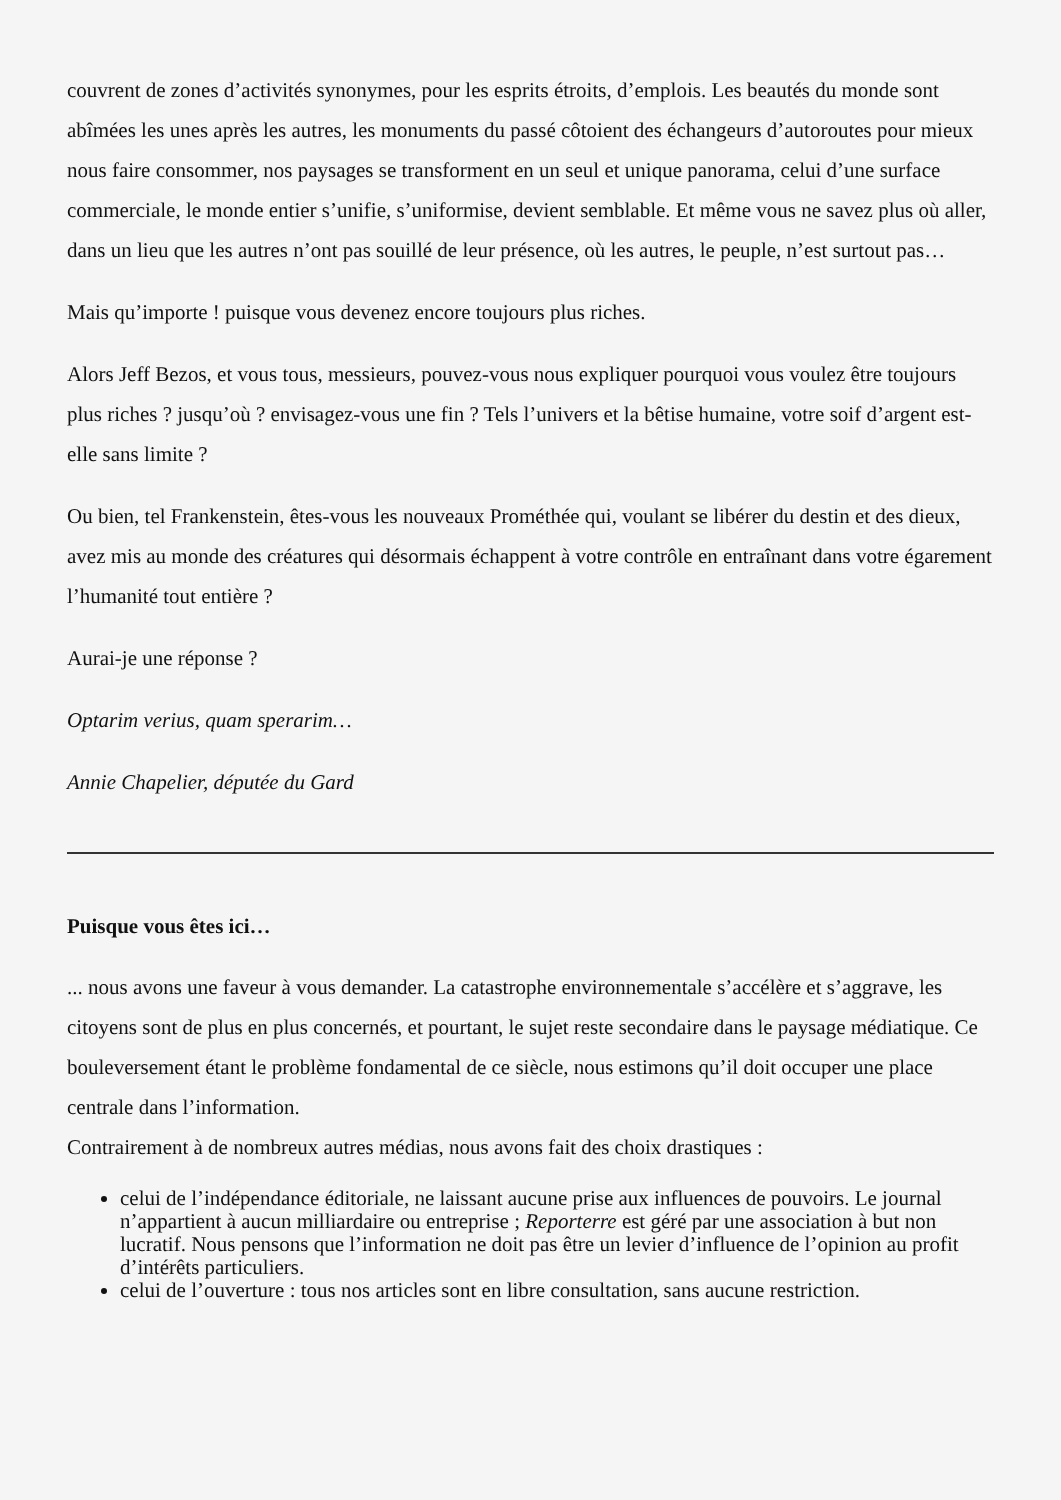couvrent de zones d’activités synonymes, pour les esprits étroits, d’emplois. Les beautés du monde sont abîmées les unes après les autres, les monuments du passé côtoient des échangeurs d’autoroutes pour mieux nous faire consommer, nos paysages se transforment en un seul et unique panorama, celui d’une surface commerciale, le monde entier s’unifie, s’uniformise, devient semblable. Et même vous ne savez plus où aller, dans un lieu que les autres n’ont pas souillé de leur présence, où les autres, le peuple, n’est surtout pas…
Mais qu’importe ! puisque vous devenez encore toujours plus riches.
Alors Jeff Bezos, et vous tous, messieurs, pouvez-vous nous expliquer pourquoi vous voulez être toujours plus riches ? jusqu’où ? envisagez-vous une fin ? Tels l’univers et la bêtise humaine, votre soif d’argent est-elle sans limite ?
Ou bien, tel Frankenstein, êtes-vous les nouveaux Prométhée qui, voulant se libérer du destin et des dieux, avez mis au monde des créatures qui désormais échappent à votre contrôle en entraînant dans votre égarement l’humanité tout entière ?
Aurai-je une réponse ?
Optarim verius, quam sperarim…
Annie Chapelier, députée du Gard
Puisque vous êtes ici…
... nous avons une faveur à vous demander. La catastrophe environnementale s’accélère et s’aggrave, les citoyens sont de plus en plus concernés, et pourtant, le sujet reste secondaire dans le paysage médiatique. Ce bouleversement étant le problème fondamental de ce siècle, nous estimons qu’il doit occuper une place centrale dans l’information.
Contrairement à de nombreux autres médias, nous avons fait des choix drastiques :
celui de l’indépendance éditoriale, ne laissant aucune prise aux influences de pouvoirs. Le journal n’appartient à aucun milliardaire ou entreprise ; Reporterre est géré par une association à but non lucratif. Nous pensons que l’information ne doit pas être un levier d’influence de l’opinion au profit d’intérêts particuliers.
celui de l’ouverture : tous nos articles sont en libre consultation, sans aucune restriction.